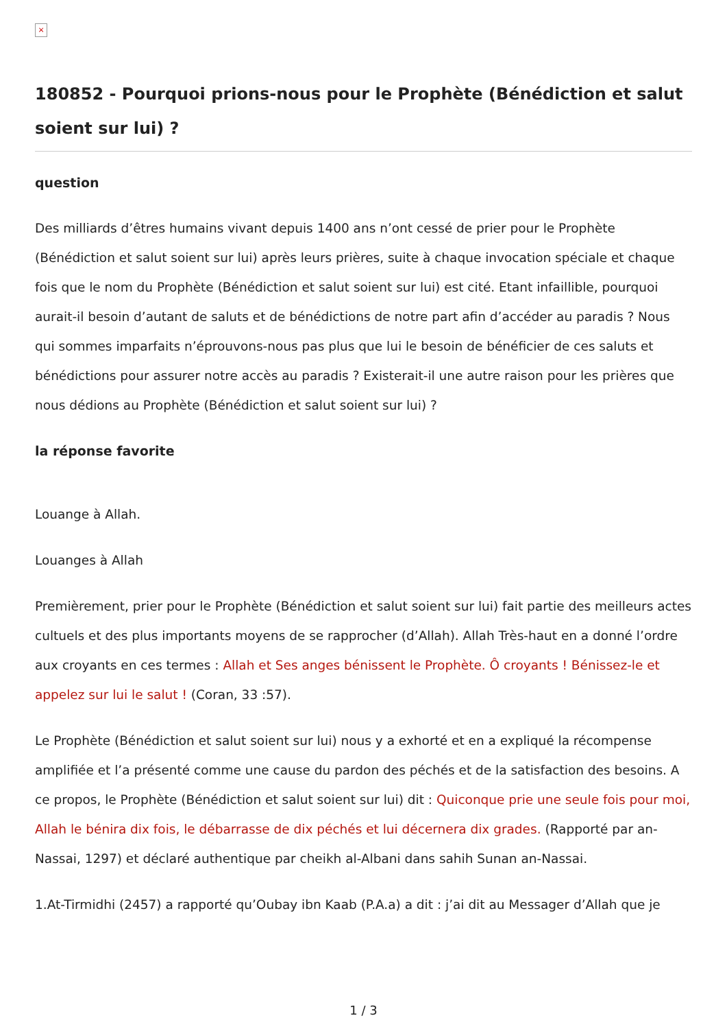×
180852 - Pourquoi prions-nous pour le Prophète (Bénédiction et salut soient sur lui) ?
question
Des milliards d’êtres humains vivant depuis 1400 ans n’ont cessé de prier pour le Prophète (Bénédiction et salut soient sur lui) après leurs prières, suite à chaque invocation spéciale et chaque fois que le nom du Prophète (Bénédiction et salut soient sur lui) est cité. Etant infaillible, pourquoi aurait-il besoin d’autant de saluts et de bénédictions de notre part afin d’accéder au paradis ? Nous qui sommes imparfaits n’éprouvons-nous pas plus que lui le besoin de bénéficier de ces saluts et bénédictions pour assurer notre accès au paradis ? Existerait-il une autre raison pour les prières que nous dédions au Prophète (Bénédiction et salut soient sur lui) ?
la réponse favorite
Louange à Allah.
Louanges à Allah
Premièrement, prier pour le Prophète (Bénédiction et salut soient sur lui) fait partie des meilleurs actes cultuels et des plus importants moyens de se rapprocher (d’Allah). Allah Très-haut en a donné l’ordre aux croyants en ces termes : Allah et Ses anges bénissent le Prophète. Ô croyants ! Bénissez-le et appelez sur lui le salut ! (Coran, 33 :57).
Le Prophète (Bénédiction et salut soient sur lui) nous y a exhorté et en a expliqué la récompense amplifiée et l’a présenté comme une cause du pardon des péchés et de la satisfaction des besoins. A ce propos, le Prophète (Bénédiction et salut soient sur lui) dit : Quiconque prie une seule fois pour moi, Allah le bénira dix fois, le débarrasse de dix péchés et lui décernera dix grades. (Rapporté par an-Nassai, 1297) et déclaré authentique par cheikh al-Albani dans sahih Sunan an-Nassai.
1.At-Tirmidhi (2457) a rapporté qu’Oubay ibn Kaab (P.A.a) a dit : j’ai dit au Messager d’Allah que je
1 / 3